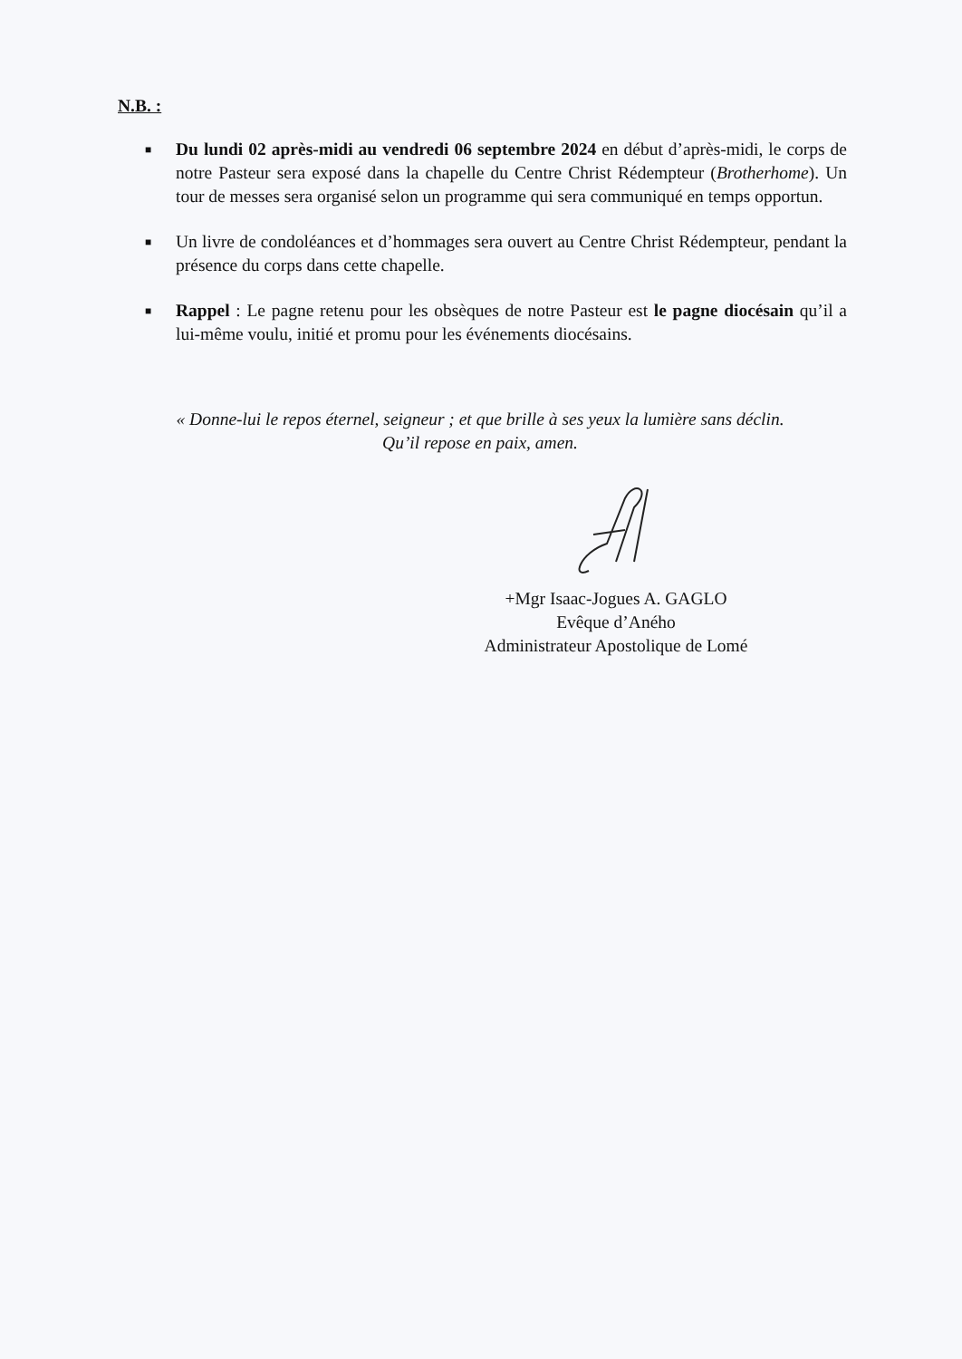N.B. :
■ Du lundi 02 après-midi au vendredi 06 septembre 2024 en début d’après-midi, le corps de notre Pasteur sera exposé dans la chapelle du Centre Christ Rédempteur (Brotherhome). Un tour de messes sera organisé selon un programme qui sera communiqué en temps opportun.
■ Un livre de condoléances et d’hommages sera ouvert au Centre Christ Rédempteur, pendant la présence du corps dans cette chapelle.
■ Rappel : Le pagne retenu pour les obsèques de notre Pasteur est le pagne diocésain qu’il a lui-même voulu, initié et promu pour les événements diocésains.
« Donne-lui le repos éternel, seigneur ; et que brille à ses yeux la lumière sans déclin.
Qu’il repose en paix, amen.
+Mgr Isaac-Jogues A. GAGLO
Evêque d’Aného
Administrateur Apostolique de Lomé